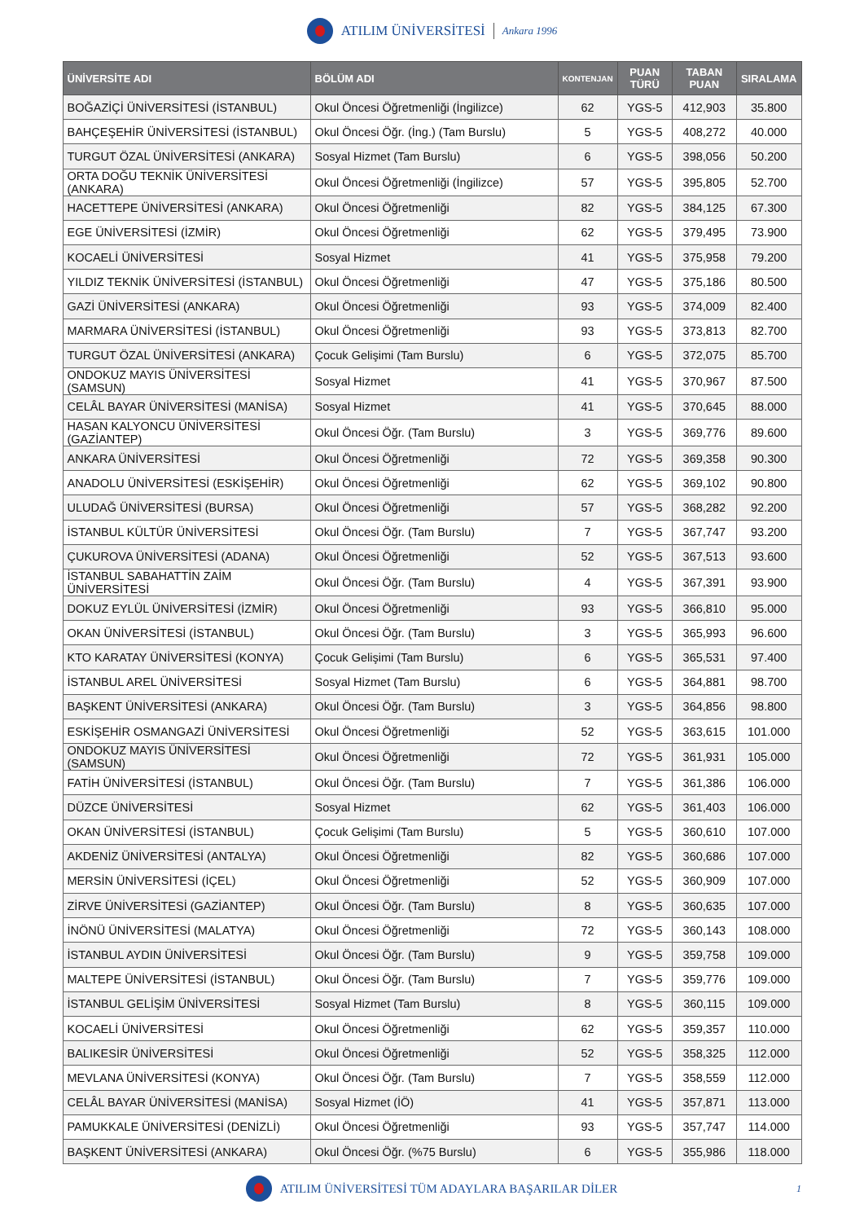ATILIM ÜNİVERSİTESİ Ankara 1996
| ÜNİVERSİTE ADI | BÖLÜM ADI | KONTENJAN | PUAN TÜRÜ | TABAN PUAN | SIRALAMA |
| --- | --- | --- | --- | --- | --- |
| BOĞAZİÇİ ÜNİVERSİTESİ (İSTANBUL) | Okul Öncesi Öğretmenliği (İngilizce) | 62 | YGS-5 | 412,903 | 35.800 |
| BAHÇEŞEHİR ÜNİVERSİTESİ (İSTANBUL) | Okul Öncesi Öğr. (İng.) (Tam Burslu) | 5 | YGS-5 | 408,272 | 40.000 |
| TURGUT ÖZAL ÜNİVERSİTESİ (ANKARA) | Sosyal Hizmet (Tam Burslu) | 6 | YGS-5 | 398,056 | 50.200 |
| ORTA DOĞU TEKNİK ÜNİVERSİTESİ (ANKARA) | Okul Öncesi Öğretmenliği (İngilizce) | 57 | YGS-5 | 395,805 | 52.700 |
| HACETTEPE ÜNİVERSİTESİ (ANKARA) | Okul Öncesi Öğretmenliği | 82 | YGS-5 | 384,125 | 67.300 |
| EGE ÜNİVERSİTESİ (İZMİR) | Okul Öncesi Öğretmenliği | 62 | YGS-5 | 379,495 | 73.900 |
| KOCAELİ ÜNİVERSİTESİ | Sosyal Hizmet | 41 | YGS-5 | 375,958 | 79.200 |
| YILDIZ TEKNİK ÜNİVERSİTESİ (İSTANBUL) | Okul Öncesi Öğretmenliği | 47 | YGS-5 | 375,186 | 80.500 |
| GAZİ ÜNİVERSİTESİ (ANKARA) | Okul Öncesi Öğretmenliği | 93 | YGS-5 | 374,009 | 82.400 |
| MARMARA ÜNİVERSİTESİ (İSTANBUL) | Okul Öncesi Öğretmenliği | 93 | YGS-5 | 373,813 | 82.700 |
| TURGUT ÖZAL ÜNİVERSİTESİ (ANKARA) | Çocuk Gelişimi (Tam Burslu) | 6 | YGS-5 | 372,075 | 85.700 |
| ONDOKUZ MAYIS ÜNİVERSİTESİ (SAMSUN) | Sosyal Hizmet | 41 | YGS-5 | 370,967 | 87.500 |
| CELÂL BAYAR ÜNİVERSİTESİ (MANİSA) | Sosyal Hizmet | 41 | YGS-5 | 370,645 | 88.000 |
| HASAN KALYONCU ÜNİVERSİTESİ (GAZİANTEP) | Okul Öncesi Öğr. (Tam Burslu) | 3 | YGS-5 | 369,776 | 89.600 |
| ANKARA ÜNİVERSİTESİ | Okul Öncesi Öğretmenliği | 72 | YGS-5 | 369,358 | 90.300 |
| ANADOLU ÜNİVERSİTESİ (ESKİŞEHİR) | Okul Öncesi Öğretmenliği | 62 | YGS-5 | 369,102 | 90.800 |
| ULUDAĞ ÜNİVERSİTESİ (BURSA) | Okul Öncesi Öğretmenliği | 57 | YGS-5 | 368,282 | 92.200 |
| İSTANBUL KÜLTÜR ÜNİVERSİTESİ | Okul Öncesi Öğr. (Tam Burslu) | 7 | YGS-5 | 367,747 | 93.200 |
| ÇUKUROVA ÜNİVERSİTESİ (ADANA) | Okul Öncesi Öğretmenliği | 52 | YGS-5 | 367,513 | 93.600 |
| İSTANBUL SABAHATTİN ZAİM ÜNİVERSİTESİ | Okul Öncesi Öğr. (Tam Burslu) | 4 | YGS-5 | 367,391 | 93.900 |
| DOKUZ EYLÜL ÜNİVERSİTESİ (İZMİR) | Okul Öncesi Öğretmenliği | 93 | YGS-5 | 366,810 | 95.000 |
| OKAN ÜNİVERSİTESİ (İSTANBUL) | Okul Öncesi Öğr. (Tam Burslu) | 3 | YGS-5 | 365,993 | 96.600 |
| KTO KARATAY ÜNİVERSİTESİ (KONYA) | Çocuk Gelişimi (Tam Burslu) | 6 | YGS-5 | 365,531 | 97.400 |
| İSTANBUL AREL ÜNİVERSİTESİ | Sosyal Hizmet (Tam Burslu) | 6 | YGS-5 | 364,881 | 98.700 |
| BAŞKENT ÜNİVERSİTESİ (ANKARA) | Okul Öncesi Öğr. (Tam Burslu) | 3 | YGS-5 | 364,856 | 98.800 |
| ESKİŞEHİR OSMANGAZİ ÜNİVERSİTESİ | Okul Öncesi Öğretmenliği | 52 | YGS-5 | 363,615 | 101.000 |
| ONDOKUZ MAYIS ÜNİVERSİTESİ (SAMSUN) | Okul Öncesi Öğretmenliği | 72 | YGS-5 | 361,931 | 105.000 |
| FATİH ÜNİVERSİTESİ (İSTANBUL) | Okul Öncesi Öğr. (Tam Burslu) | 7 | YGS-5 | 361,386 | 106.000 |
| DÜZCE ÜNİVERSİTESİ | Sosyal Hizmet | 62 | YGS-5 | 361,403 | 106.000 |
| OKAN ÜNİVERSİTESİ (İSTANBUL) | Çocuk Gelişimi (Tam Burslu) | 5 | YGS-5 | 360,610 | 107.000 |
| AKDENİZ ÜNİVERSİTESİ (ANTALYA) | Okul Öncesi Öğretmenliği | 82 | YGS-5 | 360,686 | 107.000 |
| MERSİN ÜNİVERSİTESİ (İÇEL) | Okul Öncesi Öğretmenliği | 52 | YGS-5 | 360,909 | 107.000 |
| ZİRVE ÜNİVERSİTESİ (GAZİANTEP) | Okul Öncesi Öğr. (Tam Burslu) | 8 | YGS-5 | 360,635 | 107.000 |
| İNÖNÜ ÜNİVERSİTESİ (MALATYA) | Okul Öncesi Öğretmenliği | 72 | YGS-5 | 360,143 | 108.000 |
| İSTANBUL AYDIN ÜNİVERSİTESİ | Okul Öncesi Öğr. (Tam Burslu) | 9 | YGS-5 | 359,758 | 109.000 |
| MALTEPE ÜNİVERSİTESİ (İSTANBUL) | Okul Öncesi Öğr. (Tam Burslu) | 7 | YGS-5 | 359,776 | 109.000 |
| İSTANBUL GELİŞİM ÜNİVERSİTESİ | Sosyal Hizmet (Tam Burslu) | 8 | YGS-5 | 360,115 | 109.000 |
| KOCAELİ ÜNİVERSİTESİ | Okul Öncesi Öğretmenliği | 62 | YGS-5 | 359,357 | 110.000 |
| BALIKESİR ÜNİVERSİTESİ | Okul Öncesi Öğretmenliği | 52 | YGS-5 | 358,325 | 112.000 |
| MEVLANA ÜNİVERSİTESİ (KONYA) | Okul Öncesi Öğr. (Tam Burslu) | 7 | YGS-5 | 358,559 | 112.000 |
| CELÂL BAYAR ÜNİVERSİTESİ (MANİSA) | Sosyal Hizmet (İÖ) | 41 | YGS-5 | 357,871 | 113.000 |
| PAMUKKALE ÜNİVERSİTESİ (DENİZLİ) | Okul Öncesi Öğretmenliği | 93 | YGS-5 | 357,747 | 114.000 |
| BAŞKENT ÜNİVERSİTESİ (ANKARA) | Okul Öncesi Öğr. (%75 Burslu) | 6 | YGS-5 | 355,986 | 118.000 |
ATILIM ÜNİVERSİTESİ TÜM ADAYLARA BAŞARILAR DİLER 1